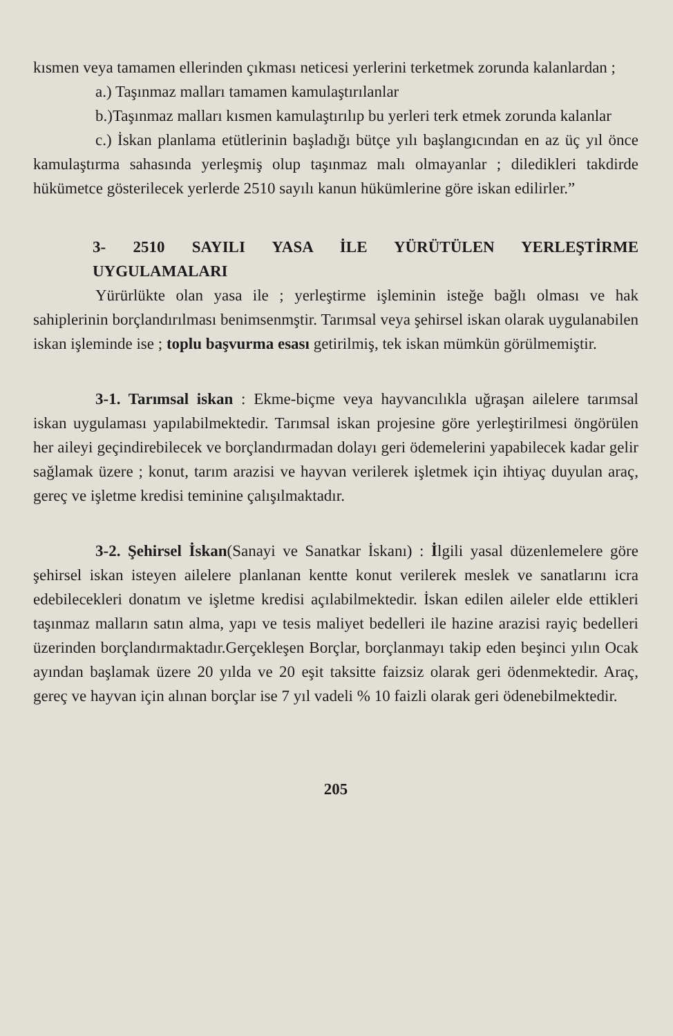kısmen veya tamamen ellerinden çıkması neticesi yerlerini terketmek zorunda kalanlardan ;
a.) Taşınmaz malları tamamen kamulaştırılanlar
b.)Taşınmaz malları kısmen kamulaştırılıp bu yerleri terk etmek zorunda kalanlar
c.) İskan planlama etütlerinin başladığı bütçe yılı başlangıcından en az üç yıl önce kamulaştırma sahasında yerleşmiş olup taşınmaz malı olmayanlar ; diledikleri takdirde hükümetce gösterilecek yerlerde 2510 sayılı kanun hükümlerine göre iskan edilirler.”
3- 2510 SAYILI YASA İLE YÜRÜTÜLEN YERLEŞTİRME UYGULAMALARI
Yürürlükte olan yasa ile ; yerleştirme işleminin isteğe bağlı olması ve hak sahiplerinin borçlandırılması benimsenmştir. Tarımsal veya şehirsel iskan olarak uygulanabilen iskan işleminde ise ; toplu başvurma esası getirilmiş, tek iskan mümkün görülmemiştir.
3-1. Tarımsal iskan : Ekme-biçme veya hayvancılıkla uğraşan ailelere tarımsal iskan uygulaması yapılabilmektedir. Tarımsal iskan projesine göre yerleştirilmesi öngörülen her aileyi geçindirebilecek ve borçlandırmadan dolayı geri ödemelerini yapabilecek kadar gelir sağlamak üzere ; konut, tarım arazisi ve hayvan verilerek işletmek için ihtiyaç duyulan araç, gereç ve işletme kredisi teminine çalışılmaktadır.
3-2. Şehirsel İskan(Sanayi ve Sanatkar İskanı) : İlgili yasal düzenlemelere göre şehirsel iskan isteyen ailelere planlanan kentte konut verilerek meslek ve sanatlarını icra edebilecekleri donatım ve işletme kredisi açılabilmektedir. İskan edilen aileler elde ettikleri taşınmaz malların satın alma, yapı ve tesis maliyet bedelleri ile hazine arazisi rayiç bedelleri üzerinden borçlandırmaktadır.Gerçekleşen Borçlar, borçlanmayı takip eden beşinci yılın Ocak ayından başlamak üzere 20 yılda ve 20 eşit taksitte faizsiz olarak geri ödenmektedir. Araç, gereç ve hayvan için alınan borçlar ise 7 yıl vadeli % 10 faizli olarak geri ödenebilmektedir.
205